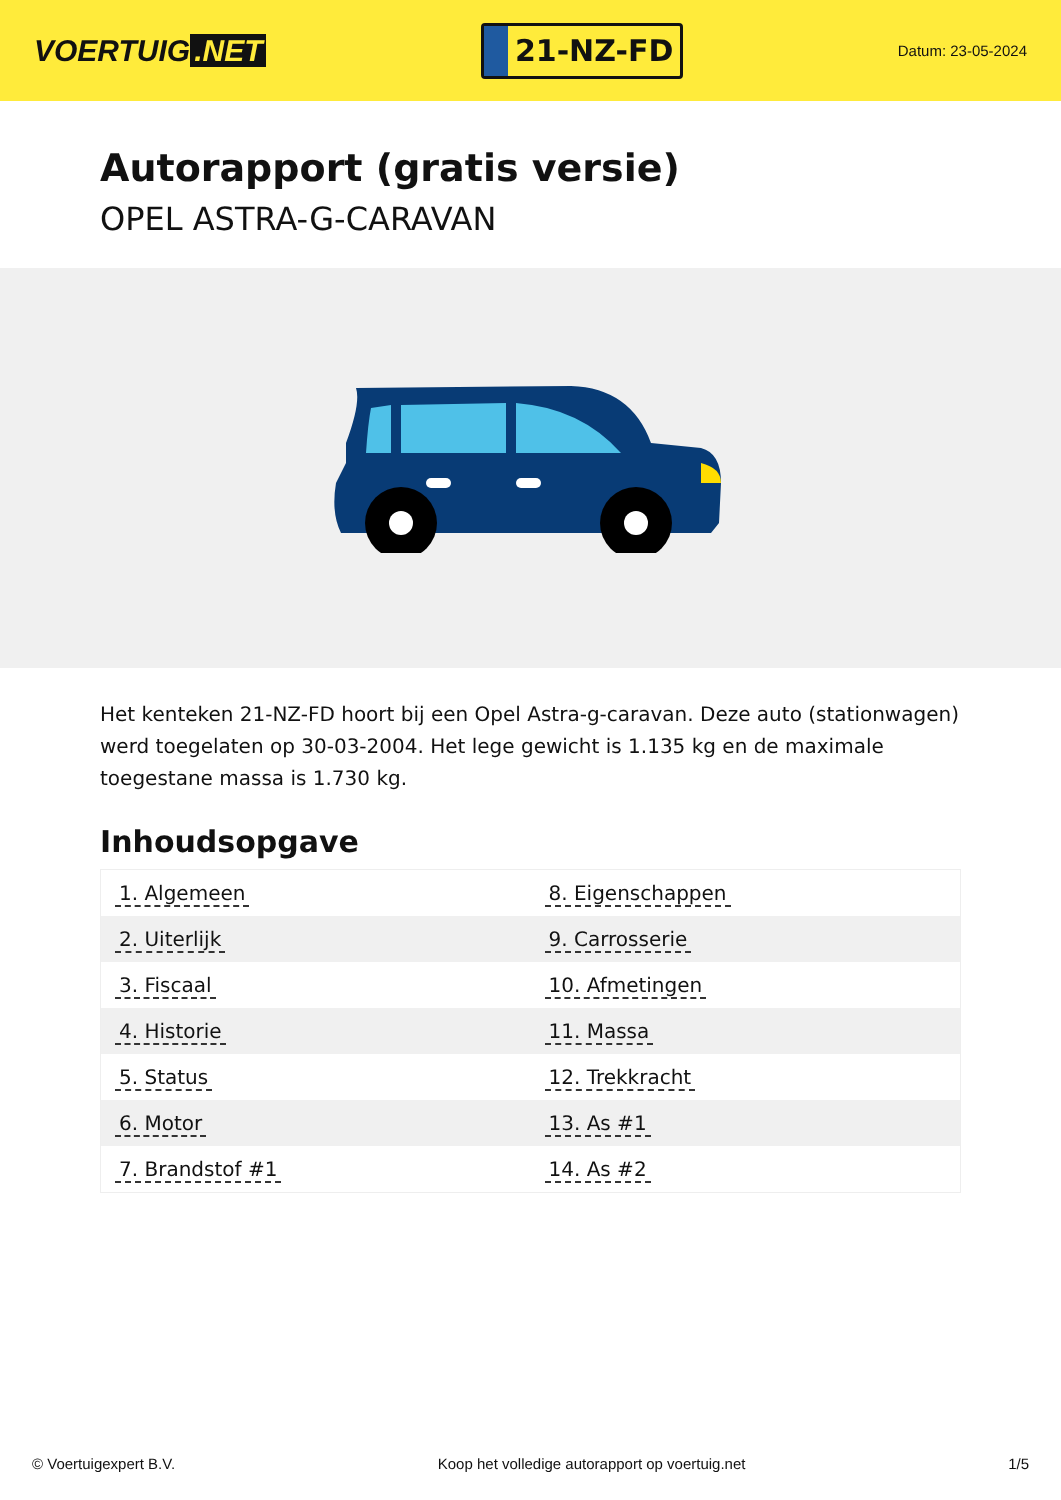VOERTUIG.NET
21-NZ-FD
Datum: 23-05-2024
Autorapport (gratis versie)
OPEL ASTRA-G-CARAVAN
Het kenteken 21-NZ-FD hoort bij een Opel Astra-g-caravan. Deze auto (stationwagen) werd toegelaten op 30-03-2004. Het lege gewicht is 1.135 kg en de maximale toegestane massa is 1.730 kg.
Inhoudsopgave
| 1. Algemeen | 8. Eigenschappen |
| 2. Uiterlijk | 9. Carrosserie |
| 3. Fiscaal | 10. Afmetingen |
| 4. Historie | 11. Massa |
| 5. Status | 12. Trekkracht |
| 6. Motor | 13. As #1 |
| 7. Brandstof #1 | 14. As #2 |
© Voertuigexpert B.V. Koop het volledige autorapport op voertuig.net 1/5